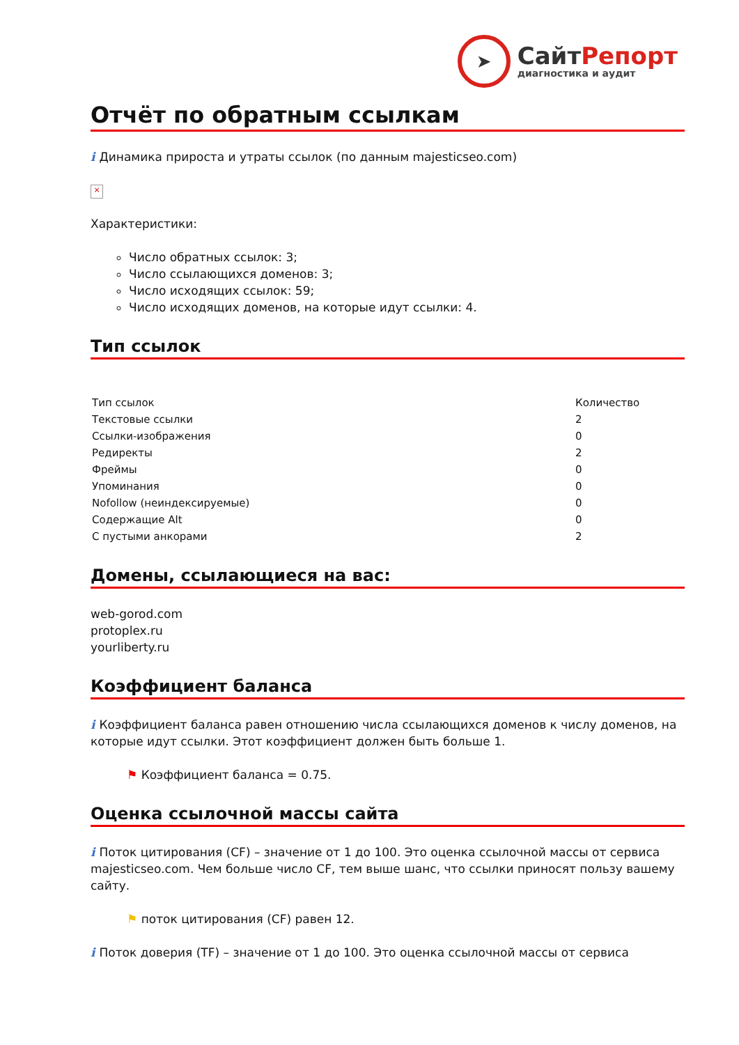➤
СайтРепорт
диагностика и аудит
Отчёт по обратным ссылкам
i Динамика прироста и утраты ссылок (по данным majesticseo.com)
×
Характеристики:
Число обратных ссылок: 3;
Число ссылающихся доменов: 3;
Число исходящих ссылок: 59;
Число исходящих доменов, на которые идут ссылки: 4.
Тип ссылок
| Тип ссылок | Количество |
| --- | --- |
| Текстовые ссылки | 2 |
| Ссылки-изображения | 0 |
| Редиректы | 2 |
| Фреймы | 0 |
| Упоминания | 0 |
| Nofollow (неиндексируемые) | 0 |
| Содержащие Alt | 0 |
| С пустыми анкорами | 2 |
Домены, ссылающиеся на вас:
web-gorod.com
protoplex.ru
yourliberty.ru
Коэффициент баланса
i Коэффициент баланса равен отношению числа ссылающихся доменов к числу доменов, на которые идут ссылки. Этот коэффициент должен быть больше 1.
⚑ Коэффициент баланса = 0.75.
Оценка ссылочной массы сайта
i Поток цитирования (CF) – значение от 1 до 100. Это оценка ссылочной массы от сервиса majesticseo.com. Чем больше число CF, тем выше шанс, что ссылки приносят пользу вашему сайту.
⚑ поток цитирования (CF) равен 12.
i Поток доверия (TF) – значение от 1 до 100. Это оценка ссылочной массы от сервиса